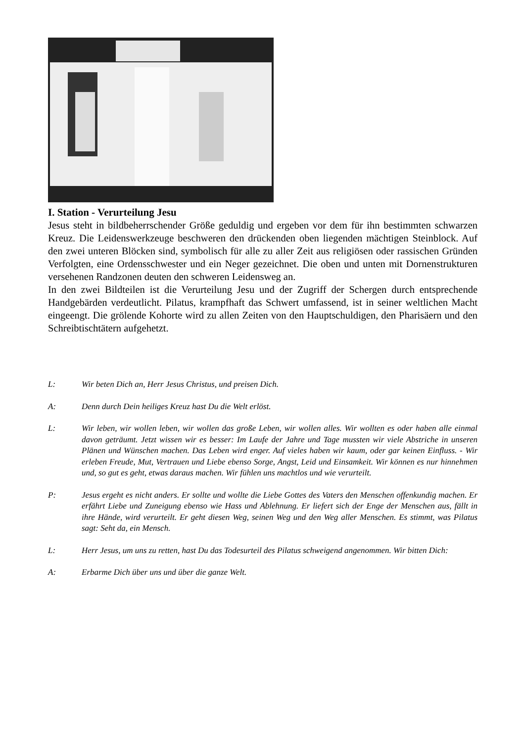I. Station - Verurteilung Jesu
Jesus steht in bildbeherrschender Größe geduldig und ergeben vor dem für ihn bestimmten schwarzen Kreuz. Die Leidenswerkzeuge beschweren den drückenden oben liegenden mächtigen Steinblock. Auf den zwei unteren Blöcken sind, symbolisch für alle zu aller Zeit aus religiösen oder rassischen Gründen Verfolgten, eine Ordensschwester und ein Neger gezeichnet. Die oben und unten mit Dornenstrukturen versehenen Randzonen deuten den schweren Leidensweg an.
In den zwei Bildteilen ist die Verurteilung Jesu und der Zugriff der Schergen durch entsprechende Handgebärden verdeutlicht. Pilatus, krampfhaft das Schwert umfassend, ist in seiner weltlichen Macht eingeengt. Die grölende Kohorte wird zu allen Zeiten von den Hauptschuldigen, den Pharisäern und den Schreibtischtätern aufgehetzt.
L: Wir beten Dich an, Herr Jesus Christus, und preisen Dich.
A: Denn durch Dein heiliges Kreuz hast Du die Welt erlöst.
L: Wir leben, wir wollen leben, wir wollen das große Leben, wir wollen alles. Wir wollten es oder haben alle einmal davon geträumt. Jetzt wissen wir es besser: Im Laufe der Jahre und Tage mussten wir viele Abstriche in unseren Plänen und Wünschen machen. Das Leben wird enger. Auf vieles haben wir kaum, oder gar keinen Einfluss. - Wir erleben Freude, Mut, Vertrauen und Liebe ebenso Sorge, Angst, Leid und Einsamkeit. Wir können es nur hinnehmen und, so gut es geht, etwas daraus machen. Wir fühlen uns machtlos und wie verurteilt.
P: Jesus ergeht es nicht anders. Er sollte und wollte die Liebe Gottes des Vaters den Menschen offenkundig machen. Er erfährt Liebe und Zuneigung ebenso wie Hass und Ablehnung. Er liefert sich der Enge der Menschen aus, fällt in ihre Hände, wird verurteilt. Er geht diesen Weg, seinen Weg und den Weg aller Menschen. Es stimmt, was Pilatus sagt: Seht da, ein Mensch.
L: Herr Jesus, um uns zu retten, hast Du das Todesurteil des Pilatus schweigend angenommen. Wir bitten Dich:
A: Erbarme Dich über uns und über die ganze Welt.